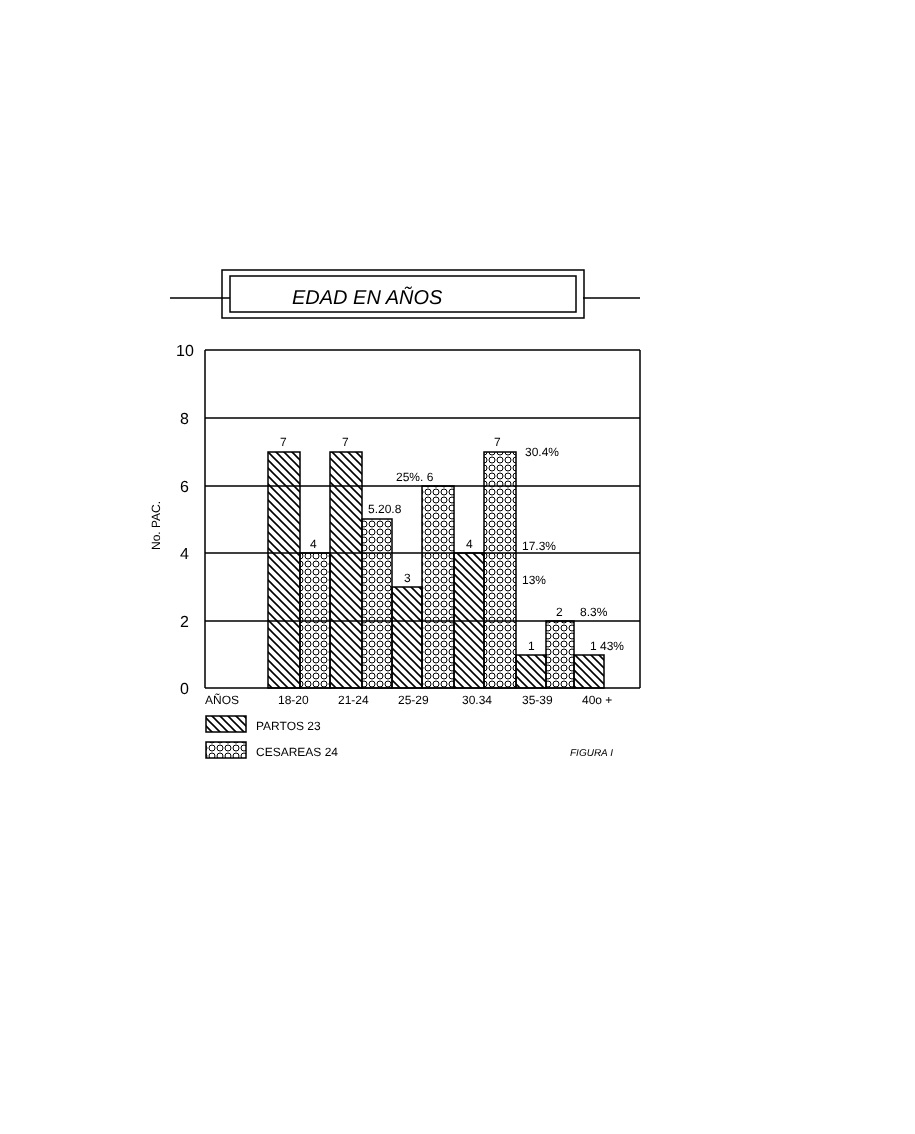EDAD EN AÑOS
10
8
6
4
2
0
No. PAC.
7
4
7
5.20.8
3
25%. 6
4
7
30.4%
17.3%
13%
1
2
8.3%
1 43%
AÑOS
18-20
21-24
25-29
30.34
35-39
40o +
PARTOS 23
CESAREAS 24
FIGURA I